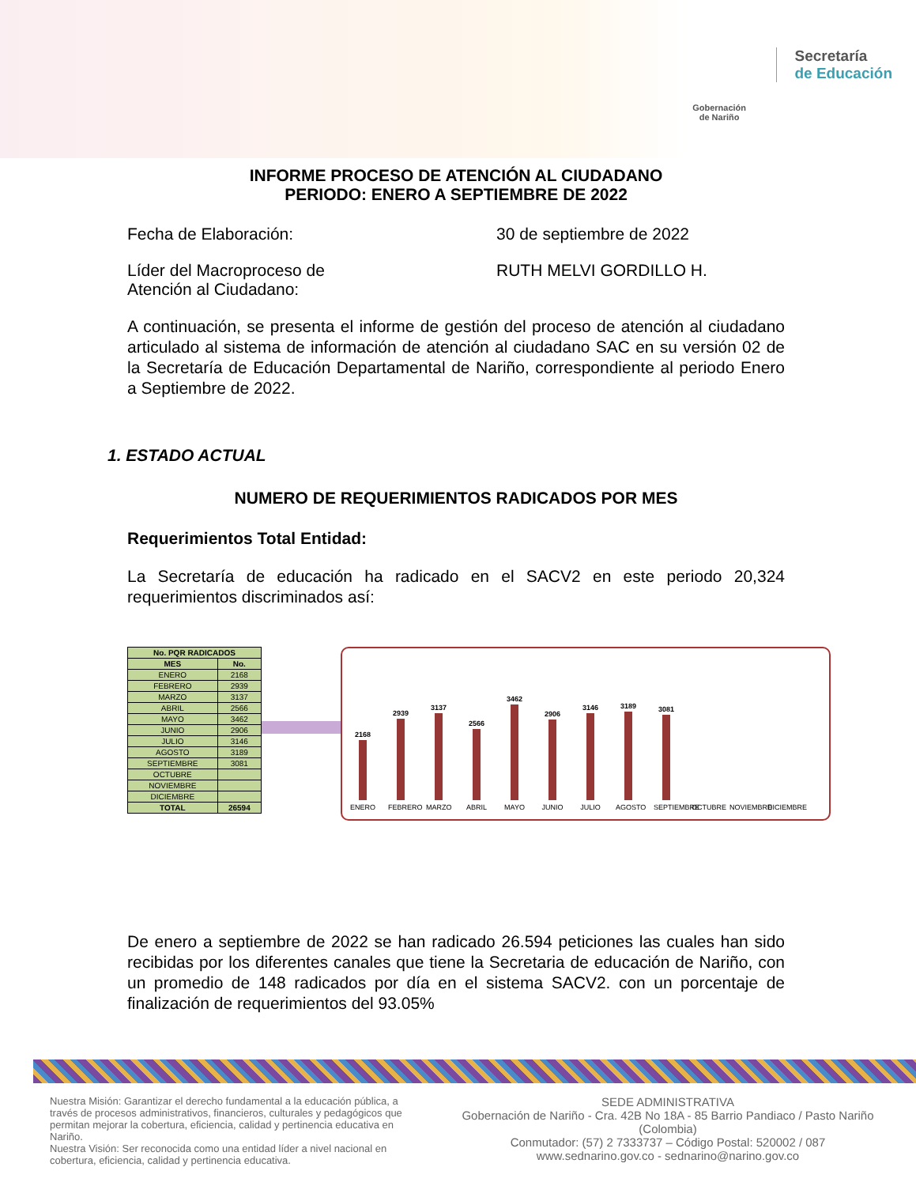Gobernación
de Nariño
Secretaría
de Educación
INFORME PROCESO DE ATENCIÓN AL CIUDADANO
PERIODO: ENERO A SEPTIEMBRE DE 2022
Fecha de Elaboración: 30 de septiembre de 2022
Líder del Macroproceso de
Atención al Ciudadano:
RUTH MELVI GORDILLO H.
A continuación, se presenta el informe de gestión del proceso de atención al ciudadano articulado al sistema de información de atención al ciudadano SAC en su versión 02 de la Secretaría de Educación Departamental de Nariño, correspondiente al periodo Enero a Septiembre de 2022.
1. ESTADO ACTUAL
NUMERO DE REQUERIMIENTOS RADICADOS POR MES
Requerimientos Total Entidad:
La Secretaría de educación ha radicado en el SACV2 en este periodo 20,324 requerimientos discriminados así:
| No. PQR RADICADOS | |
| --- | --- |
| MES | No. |
| ENERO | 2168 |
| FEBRERO | 2939 |
| MARZO | 3137 |
| ABRIL | 2566 |
| MAYO | 3462 |
| JUNIO | 2906 |
| JULIO | 3146 |
| AGOSTO | 3189 |
| SEPTIEMBRE | 3081 |
| OCTUBRE | |
| NOVIEMBRE | |
| DICIEMBRE | |
| TOTAL | 26594 |
2168
ENERO
2939
FEBRERO
3137
MARZO
2566
ABRIL
3462
MAYO
2906
JUNIO
3146
JULIO
3189
AGOSTO
3081
SEPTIEMBRE
OCTUBRE
NOVIEMBRE
DICIEMBRE
De enero a septiembre de 2022 se han radicado 26.594 peticiones las cuales han sido recibidas por los diferentes canales que tiene la Secretaria de educación de Nariño, con un promedio de 148 radicados por día en el sistema SACV2. con un porcentaje de finalización de requerimientos del 93.05%
Nuestra Misión: Garantizar el derecho fundamental a la educación pública, a través de procesos administrativos, financieros, culturales y pedagógicos que permitan mejorar la cobertura, eficiencia, calidad y pertinencia educativa en Nariño.
Nuestra Visión: Ser reconocida como una entidad líder a nivel nacional en cobertura, eficiencia, calidad y pertinencia educativa.
SEDE ADMINISTRATIVA
Gobernación de Nariño - Cra. 42B No 18A - 85 Barrio Pandiaco / Pasto Nariño (Colombia)
Conmutador: (57) 2 7333737 – Código Postal: 520002 / 087
www.sednarino.gov.co - sednarino@narino.gov.co